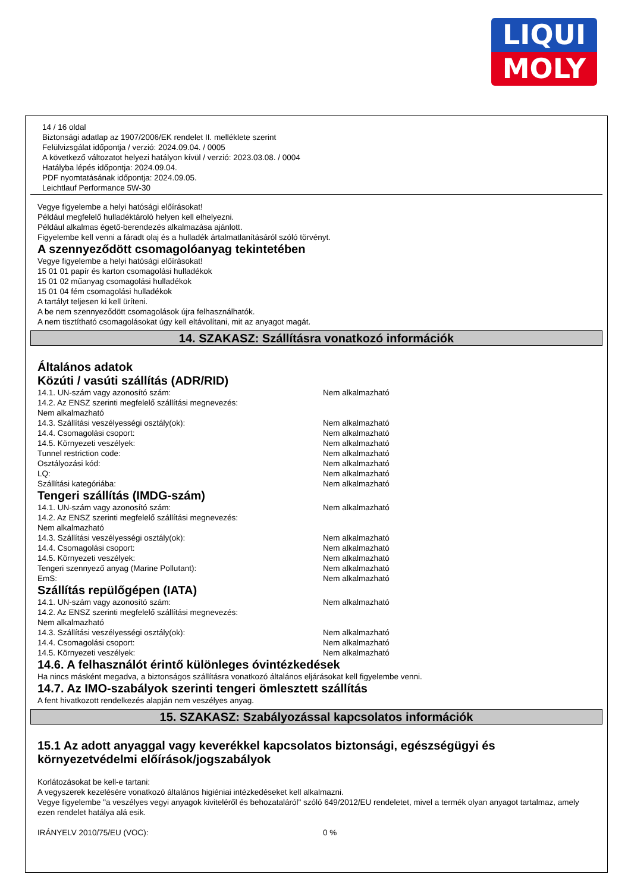LIQUI
MOLY
14 / 16 oldal
Biztonsági adatlap az 1907/2006/EK rendelet II. melléklete szerint
Felülvizsgálat időpontja / verzió: 2024.09.04. / 0005
A következő változatot helyezi hatályon kívül / verzió: 2023.03.08. / 0004
Hatályba lépés időpontja: 2024.09.04.
PDF nyomtatásának időpontja: 2024.09.05.
Leichtlauf Performance 5W-30
Vegye figyelembe a helyi hatósági előírásokat!
Például megfelelő hulladéktároló helyen kell elhelyezni.
Például alkalmas égető-berendezés alkalmazása ajánlott.
Figyelembe kell venni a fáradt olaj és a hulladék ártalmatlanításáról szóló törvényt.
A szennyeződött csomagolóanyag tekintetében
Vegye figyelembe a helyi hatósági előírásokat!
15 01 01 papír és karton csomagolási hulladékok
15 01 02 műanyag csomagolási hulladékok
15 01 04 fém csomagolási hulladékok
A tartályt teljesen ki kell üríteni.
A be nem szennyeződött csomagolások újra felhasználhatók.
A nem tisztítható csomagolásokat úgy kell eltávolítani, mit az anyagot magát.
14. SZAKASZ: Szállításra vonatkozó információk
Általános adatok
Közúti / vasúti szállítás (ADR/RID)
14.1. UN-szám vagy azonosító szám: Nem alkalmazható
14.2. Az ENSZ szerinti megfelelő szállítási megnevezés:
Nem alkalmazható
14.3. Szállítási veszélyességi osztály(ok): Nem alkalmazható
14.4. Csomagolási csoport: Nem alkalmazható
14.5. Környezeti veszélyek: Nem alkalmazható
Tunnel restriction code: Nem alkalmazható
Osztályozási kód: Nem alkalmazható
LQ: Nem alkalmazható
Szállítási kategóriába: Nem alkalmazható
Tengeri szállítás (IMDG-szám)
14.1. UN-szám vagy azonosító szám: Nem alkalmazható
14.2. Az ENSZ szerinti megfelelő szállítási megnevezés:
Nem alkalmazható
14.3. Szállítási veszélyességi osztály(ok): Nem alkalmazható
14.4. Csomagolási csoport: Nem alkalmazható
14.5. Környezeti veszélyek: Nem alkalmazható
Tengeri szennyező anyag (Marine Pollutant): Nem alkalmazható
EmS: Nem alkalmazható
Szállítás repülőgépen (IATA)
14.1. UN-szám vagy azonosító szám: Nem alkalmazható
14.2. Az ENSZ szerinti megfelelő szállítási megnevezés:
Nem alkalmazható
14.3. Szállítási veszélyességi osztály(ok): Nem alkalmazható
14.4. Csomagolási csoport: Nem alkalmazható
14.5. Környezeti veszélyek: Nem alkalmazható
14.6. A felhasználót érintő különleges óvintézkedések
Ha nincs másként megadva, a biztonságos szállításra vonatkozó általános eljárásokat kell figyelembe venni.
14.7. Az IMO-szabályok szerinti tengeri ömlesztett szállítás
A fent hivatkozott rendelkezés alapján nem veszélyes anyag.
15. SZAKASZ: Szabályozással kapcsolatos információk
15.1 Az adott anyaggal vagy keverékkel kapcsolatos biztonsági, egészségügyi és környezetvédelmi előírások/jogszabályok
Korlátozásokat be kell-e tartani:
A vegyszerek kezelésére vonatkozó általános higiéniai intézkedéseket kell alkalmazni.
Vegye figyelembe "a veszélyes vegyi anyagok kiviteléről és behozataláról" szóló 649/2012/EU rendeletet, mivel a termék olyan anyagot tartalmaz, amely ezen rendelet hatálya alá esik.
IRÁNYELV 2010/75/EU (VOC): 0 %